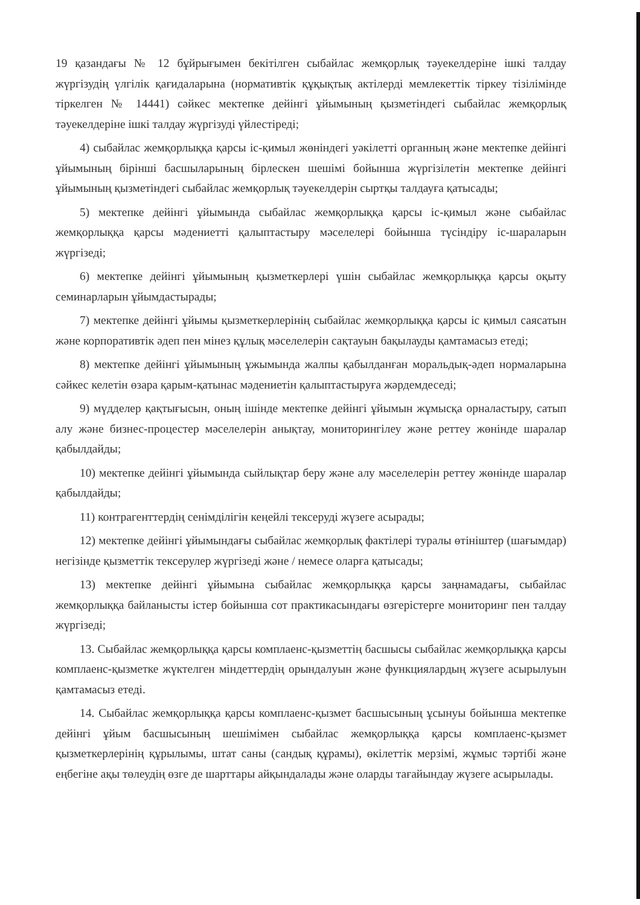19 қазандағы № 12 бұйрығымен бекітілген сыбайлас жемқорлық тәуекелдеріне ішкі талдау жүргізудің үлгілік қағидаларына (нормативтік құқықтық актілерді мемлекеттік тіркеу тізілімінде тіркелген № 14441) сәйкес мектепке дейінгі ұйымының қызметіндегі сыбайлас жемқорлық тәуекелдеріне ішкі талдау жүргізуді үйлестіреді;
4) сыбайлас жемқорлыққа қарсы іс-қимыл жөніндегі уәкілетті органның және мектепке дейінгі ұйымының бірінші басшыларының бірлескен шешімі бойынша жүргізілетін мектепке дейінгі ұйымының қызметіндегі сыбайлас жемқорлық тәуекелдерін сыртқы талдауға қатысады;
5) мектепке дейінгі ұйымында сыбайлас жемқорлыққа қарсы іс-қимыл және сыбайлас жемқорлыққа қарсы мәдениетті қалыптастыру мәселелері бойынша түсіндіру іс-шараларын жүргізеді;
6) мектепке дейінгі ұйымының қызметкерлері үшін сыбайлас жемқорлыққа қарсы оқыту семинарларын ұйымдастырады;
7) мектепке дейінгі ұйымы қызметкерлерінің сыбайлас жемқорлыққа қарсы іс қимыл саясатын және корпоративтік әдеп пен мінез құлық мәселелерін сақтауын бақылауды қамтамасыз етеді;
8) мектепке дейінгі ұйымының ұжымында жалпы қабылданған моральдық-әдеп нормаларына сәйкес келетін өзара қарым-қатынас мәдениетін қалыптастыруға жәрдемдеседі;
9) мүдделер қақтығысын, оның ішінде мектепке дейінгі ұйымын жұмысқа орналастыру, сатып алу және бизнес-процестер мәселелерін анықтау, мониторингілеу және реттеу жөнінде шаралар қабылдайды;
10) мектепке дейінгі ұйымында сыйлықтар беру және алу мәселелерін реттеу жөнінде шаралар қабылдайды;
11) контрагенттердің сенімділігін кеңейлі тексеруді жүзеге асырады;
12) мектепке дейінгі ұйымындағы сыбайлас жемқорлық фактілері туралы өтініштер (шағымдар) негізінде қызметтік тексерулер жүргізеді және / немесе оларға қатысады;
13) мектепке дейінгі ұйымына сыбайлас жемқорлыққа қарсы заңнамадағы, сыбайлас жемқорлыққа байланысты істер бойынша сот практикасындағы өзгерістерге мониторинг пен талдау жүргізеді;
13. Сыбайлас жемқорлыққа қарсы комплаенс-қызметтің басшысы сыбайлас жемқорлыққа қарсы комплаенс-қызметке жүктелген міндеттердің орындалуын және функциялардың жүзеге асырылуын қамтамасыз етеді.
14. Сыбайлас жемқорлыққа қарсы комплаенс-қызмет басшысының ұсынуы бойынша мектепке дейінгі ұйым басшысының шешімімен сыбайлас жемқорлыққа қарсы комплаенс-қызмет қызметкерлерінің құрылымы, штат саны (сандық құрамы), өкілеттік мерзімі, жұмыс тәртібі және еңбегіне ақы төлеудің өзге де шарттары айқындалады және оларды тағайындау жүзеге асырылады.